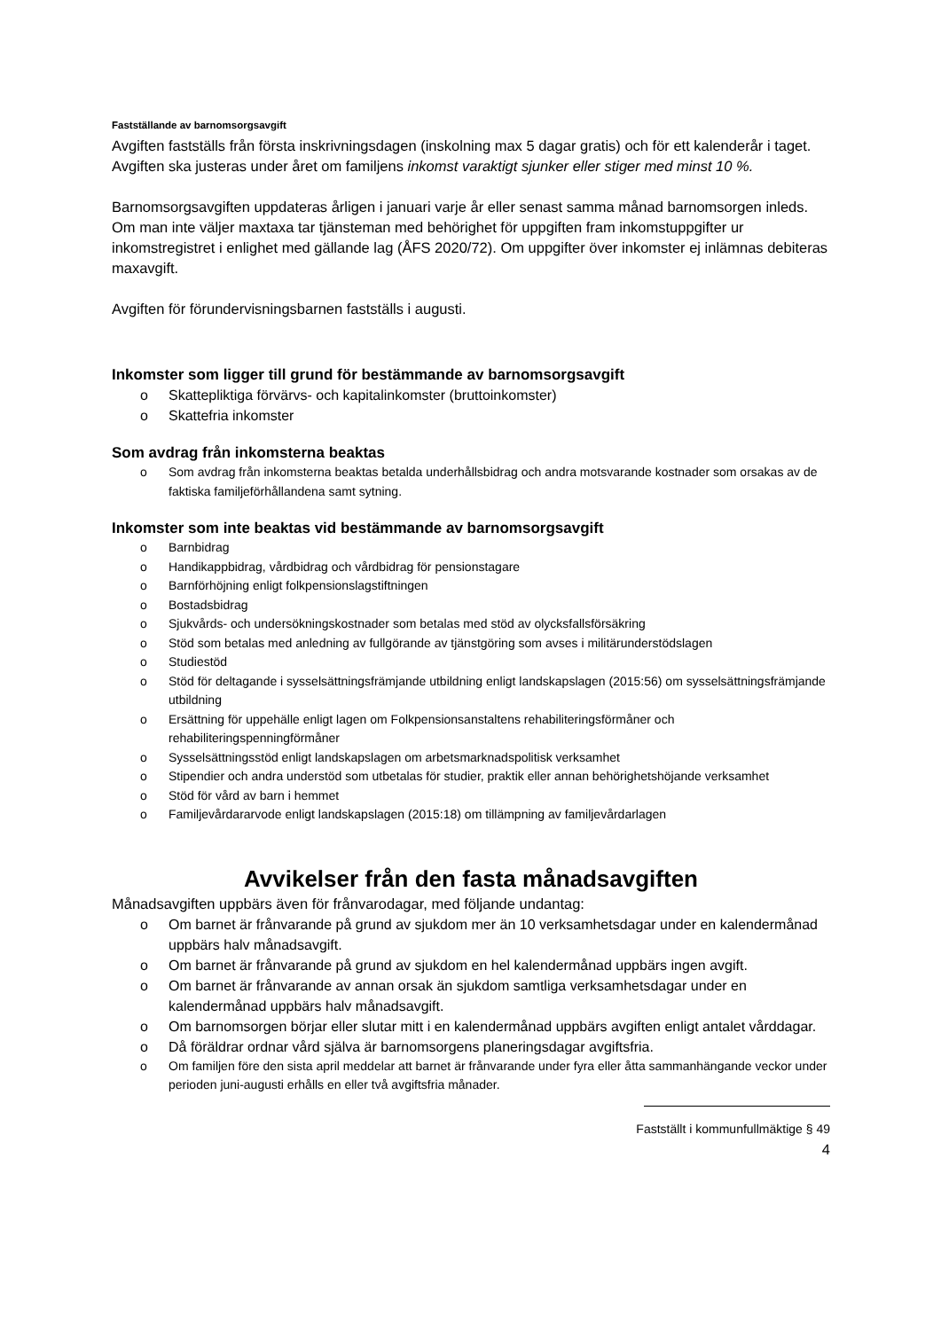Fastställande av barnomsorgsavgift
Avgiften fastställs från första inskrivningsdagen (inskolning max 5 dagar gratis) och för ett kalenderår i taget. Avgiften ska justeras under året om familjens inkomst varaktigt sjunker eller stiger med minst 10 %.
Barnomsorgsavgiften uppdateras årligen i januari varje år eller senast samma månad barnomsorgen inleds. Om man inte väljer maxtaxa tar tjänsteman med behörighet för uppgiften fram inkomstuppgifter ur inkomstregistret i enlighet med gällande lag (ÅFS 2020/72). Om uppgifter över inkomster ej inlämnas debiteras maxavgift.
Avgiften för förundervisningsbarnen fastställs i augusti.
Inkomster som ligger till grund för bestämmande av barnomsorgsavgift
o Skattepliktiga förvärvs- och kapitalinkomster (bruttoinkomster)
o Skattefria inkomster
Som avdrag från inkomsterna beaktas
o Som avdrag från inkomsterna beaktas betalda underhållsbidrag och andra motsvarande kostnader som orsakas av de faktiska familjeförhållandena samt sytning.
Inkomster som inte beaktas vid bestämmande av barnomsorgsavgift
o Barnbidrag
o Handikappbidrag, vårdbidrag och vårdbidrag för pensionstagare
o Barnförhöjning enligt folkpensionslagstiftningen
o Bostadsbidrag
o Sjukvårds- och undersökningskostnader som betalas med stöd av olycksfallsförsäkring
o Stöd som betalas med anledning av fullgörande av tjänstgöring som avses i militärunderstödslagen
o Studiestöd
o Stöd för deltagande i sysselsättningsfrämjande utbildning enligt landskapslagen (2015:56) om sysselsättningsfrämjande utbildning
o Ersättning för uppehälle enligt lagen om Folkpensionsanstaltens rehabiliteringsförmåner och rehabiliteringspenningförmåner
o Sysselsättningsstöd enligt landskapslagen om arbetsmarknadspolitisk verksamhet
o Stipendier och andra understöd som utbetalas för studier, praktik eller annan behörighetshöjande verksamhet
o Stöd för vård av barn i hemmet
o Familjevårdararvode enligt landskapslagen (2015:18) om tillämpning av familjevårdarlagen
Avvikelser från den fasta månadsavgiften
Månadsavgiften uppbärs även för frånvarodagar, med följande undantag:
o Om barnet är frånvarande på grund av sjukdom mer än 10 verksamhetsdagar under en kalendermånad uppbärs halv månadsavgift.
o Om barnet är frånvarande på grund av sjukdom en hel kalendermånad uppbärs ingen avgift.
o Om barnet är frånvarande av annan orsak än sjukdom samtliga verksamhetsdagar under en kalendermånad uppbärs halv månadsavgift.
o Om barnomsorgen börjar eller slutar mitt i en kalendermånad uppbärs avgiften enligt antalet vårddagar.
o Då föräldrar ordnar vård själva är barnomsorgens planeringsdagar avgiftsfria.
o Om familjen före den sista april meddelar att barnet är frånvarande under fyra eller åtta sammanhängande veckor under perioden juni-augusti erhålls en eller två avgiftsfria månader.
Fastställt i kommunfullmäktige § 49
4